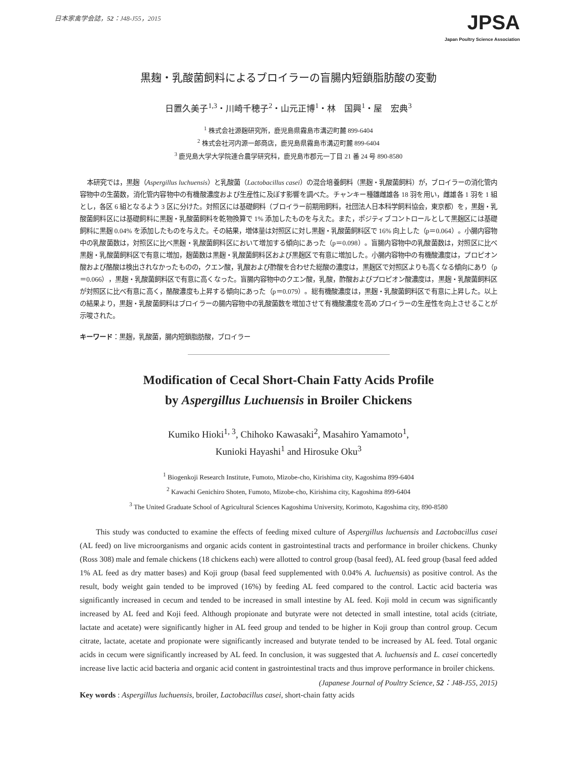日本家禽学会誌，52：J48-J55，2015
JPSA
Japan Poultry Science Association
黒麹・乳酸菌飼料によるブロイラーの盲腸内短鎖脂肪酸の変動
日置久美子<sup>1,3</sup>・川崎千穂子<sup>2</sup>・山元正博<sup>1</sup>・林　国興<sup>1</sup>・屋　宏典<sup>3</sup>
<sup>1</sup> 株式会社源麹研究所，鹿児島県霧島市溝辺町麓 899-6404
<sup>2</sup> 株式会社河内源一郎商店，鹿児島県霧島市溝辺町麓 899-6404
<sup>3</sup> 鹿児島大学大学院連合農学研究科，鹿児島市郡元一丁目 21 番 24 号 890-8580
本研究では，黒麹（Aspergillus luchuensis）と乳酸菌（Lactobacillus casei）の混合培養飼料（黒麹・乳酸菌飼料）が，ブロイラーの消化管内容物中の生菌数，消化管内容物中の有機酸濃度および生産性に及ぼす影響を調べた。チャンキー種雛雌雄各 18 羽を用い，雌雄各 1 羽を 1 組とし，各区 6 組となるよう 3 区に分けた。対照区には基礎飼料（ブロイラー前期用飼料，社団法人日本科学飼料協会，東京都）を，黒麹・乳酸菌飼料区には基礎飼料に黒麹・乳酸菌飼料を乾物換算で 1% 添加したものを与えた。また，ポジティブコントロールとして黒麹区には基礎飼料に黒麹 0.04% を添加したものを与えた。その結果，増体量は対照区に対し黒麹・乳酸菌飼料区で 16% 向上した（p＝0.064）。小腸内容物中の乳酸菌数は，対照区に比べ黒麹・乳酸菌飼料区において増加する傾向にあった（p＝0.098）。盲腸内容物中の乳酸菌数は，対照区に比べ黒麹・乳酸菌飼料区で有意に増加，麹菌数は黒麹・乳酸菌飼料区および黒麹区で有意に増加した。小腸内容物中の有機酸濃度は，プロピオン酸および酪酸は検出されなかったものの，クエン酸，乳酸および酢酸を合わせた総酸の濃度は，黒麹区で対照区よりも高くなる傾向にあり（p＝0.066），黒麹・乳酸菌飼料区で有意に高くなった。盲腸内容物中のクエン酸，乳酸，酢酸およびプロピオン酸濃度は，黒麹・乳酸菌飼料区が対照区に比べ有意に高く，酪酸濃度も上昇する傾向にあった（p＝0.079）。総有機酸濃度は，黒麹・乳酸菌飼料区で有意に上昇した。以上の結果より，黒麹・乳酸菌飼料はブロイラーの腸内容物中の乳酸菌数を増加させて有機酸濃度を高めブロイラーの生産性を向上させることが示唆された。
キーワード：黒麹，乳酸菌，腸内短鎖脂肪酸，ブロイラー
Modification of Cecal Short-Chain Fatty Acids Profile
by Aspergillus Luchuensis in Broiler Chickens
Kumiko Hioki<sup>1, 3</sup>, Chihoko Kawasaki<sup>2</sup>, Masahiro Yamamoto<sup>1</sup>,
Kunioki Hayashi<sup>1</sup> and Hirosuke Oku<sup>3</sup>
<sup>1</sup> Biogenkoji Research Institute, Fumoto, Mizobe-cho, Kirishima city, Kagoshima 899-6404
<sup>2</sup> Kawachi Genichiro Shoten, Fumoto, Mizobe-cho, Kirishima city, Kagoshima 899-6404
<sup>3</sup> The United Graduate School of Agricultural Sciences Kagoshima University, Korimoto, Kagoshima city, 890-8580
This study was conducted to examine the effects of feeding mixed culture of Aspergillus luchuensis and Lactobacillus casei (AL feed) on live microorganisms and organic acids content in gastrointestinal tracts and performance in broiler chickens. Chunky (Ross 308) male and female chickens (18 chickens each) were allotted to control group (basal feed), AL feed group (basal feed added 1% AL feed as dry matter bases) and Koji group (basal feed supplemented with 0.04% A. luchuensis) as positive control. As the result, body weight gain tended to be improved (16%) by feeding AL feed compared to the control. Lactic acid bacteria was significantly increased in cecum and tended to be increased in small intestine by AL feed. Koji mold in cecum was significantly increased by AL feed and Koji feed. Although propionate and butyrate were not detected in small intestine, total acids (citriate, lactate and acetate) were significantly higher in AL feed group and tended to be higher in Koji group than control group. Cecum citrate, lactate, acetate and propionate were significantly increased and butyrate tended to be increased by AL feed. Total organic acids in cecum were significantly increased by AL feed. In conclusion, it was suggested that A. luchuensis and L. casei concertedly increase live lactic acid bacteria and organic acid content in gastrointestinal tracts and thus improve performance in broiler chickens.
(Japanese Journal of Poultry Science, 52：J48-J55, 2015)
Key words : Aspergillus luchuensis, broiler, Lactobacillus casei, short-chain fatty acids